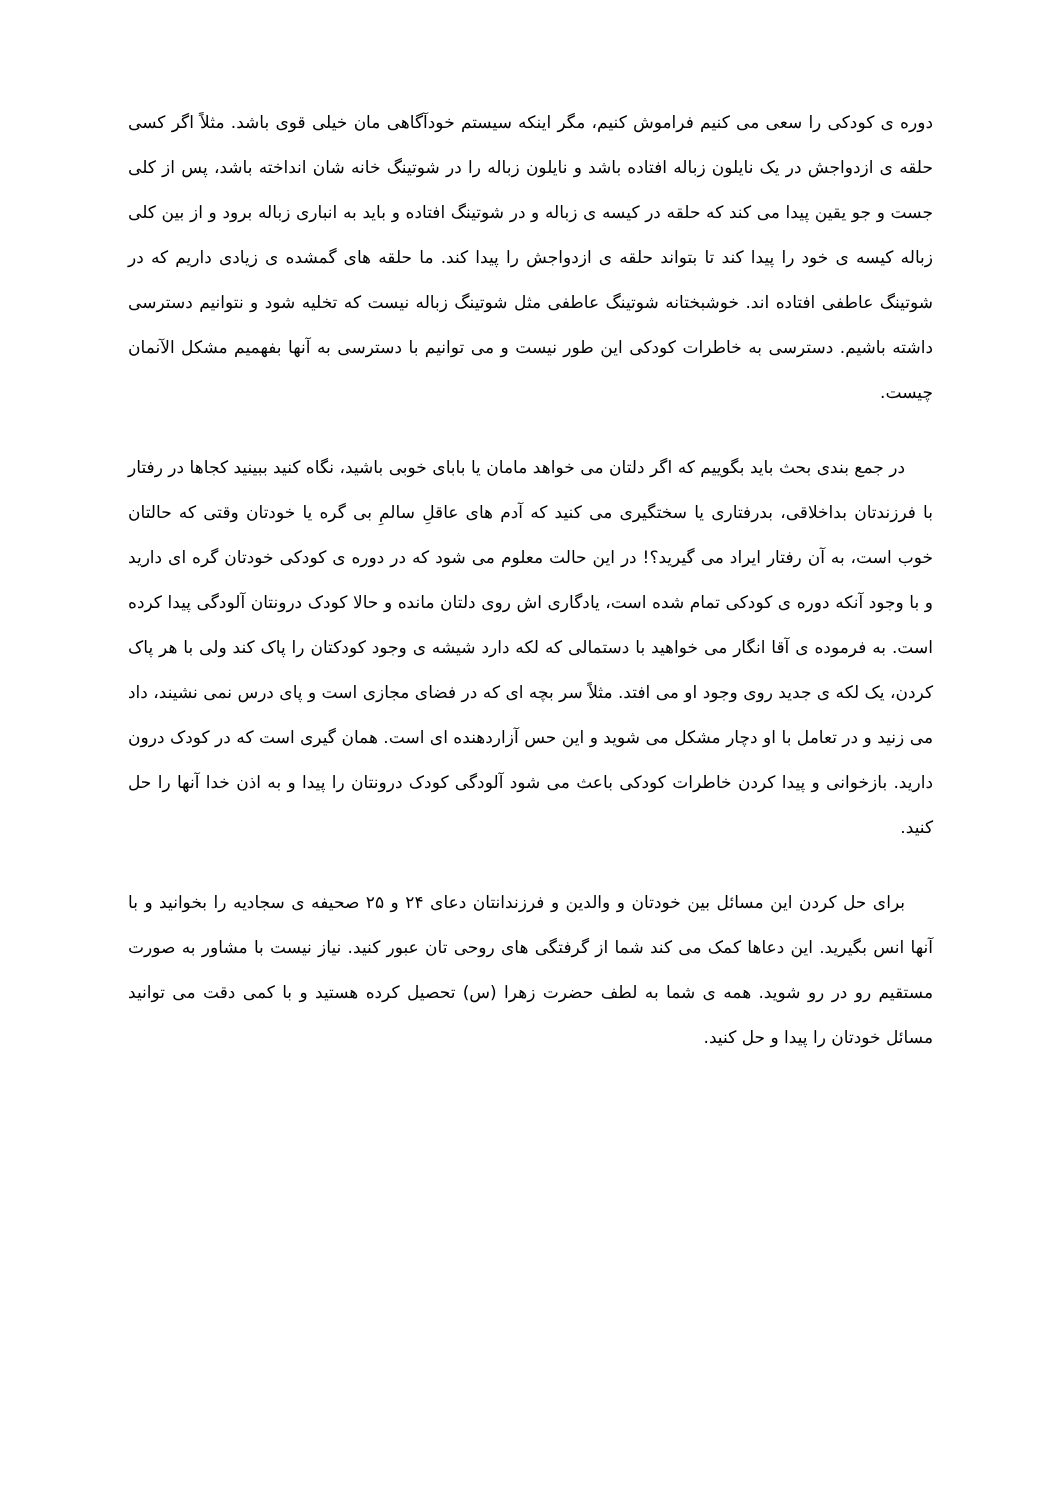دوره ی کودکی را سعی می کنیم فراموش کنیم، مگر اینکه سیستم خودآگاهی مان خیلی قوی باشد. مثلاً اگر کسی حلقه ی ازدواجش در یک نایلون زباله افتاده باشد و نایلون زباله را در شوتینگ خانه شان انداخته باشد، پس از کلی جست و جو یقین پیدا می کند که حلقه در کیسه ی زباله و در شوتینگ افتاده و باید به انباری زباله برود و از بین کلی زباله کیسه ی خود را پیدا کند تا بتواند حلقه ی ازدواجش را پیدا کند. ما حلقه های گمشده ی زیادی داریم که در شوتینگ عاطفی افتاده اند. خوشبختانه شوتینگ عاطفی مثل شوتینگ زباله نیست که تخلیه شود و نتوانیم دسترسی داشته باشیم. دسترسی به خاطرات کودکی این طور نیست و می توانیم با دسترسی به آنها بفهمیم مشکل الآنمان چیست.
در جمع بندی بحث باید بگوییم که اگر دلتان می خواهد مامان یا بابای خوبی باشید، نگاه کنید ببینید کجاها در رفتار با فرزندتان بداخلاقی، بدرفتاری یا سختگیری می کنید که آدم های عاقلِ سالمِ بی گره یا خودتان وقتی که حالتان خوب است، به آن رفتار ایراد می گیرید؟! در این حالت معلوم می شود که در دوره ی کودکی خودتان گره ای دارید و با وجود آنکه دوره ی کودکی تمام شده است، یادگاری اش روی دلتان مانده و حالا کودک درونتان آلودگی پیدا کرده است. به فرموده ی آقا انگار می خواهید با دستمالی که لکه دارد شیشه ی وجود کودکتان را پاک کند ولی با هر پاک کردن، یک لکه ی جدید روی وجود او می افتد. مثلاً سر بچه ای که در فضای مجازی است و پای درس نمی نشیند، داد می زنید و در تعامل با او دچار مشکل می شوید و این حس آزاردهنده ای است. همان گیری است که در کودک درون دارید. بازخوانی و پیدا کردن خاطرات کودکی باعث می شود آلودگی کودک درونتان را پیدا و به اذن خدا آنها را حل کنید.
برای حل کردن این مسائل بین خودتان و والدین و فرزندانتان دعای ۲۴ و ۲۵ صحیفه ی سجادیه را بخوانید و با آنها انس بگیرید. این دعاها کمک می کند شما از گرفتگی های روحی تان عبور کنید. نیاز نیست با مشاور به صورت مستقیم رو در رو شوید. همه ی شما به لطف حضرت زهرا (س) تحصیل کرده هستید و با کمی دقت می توانید مسائل خودتان را پیدا و حل کنید.